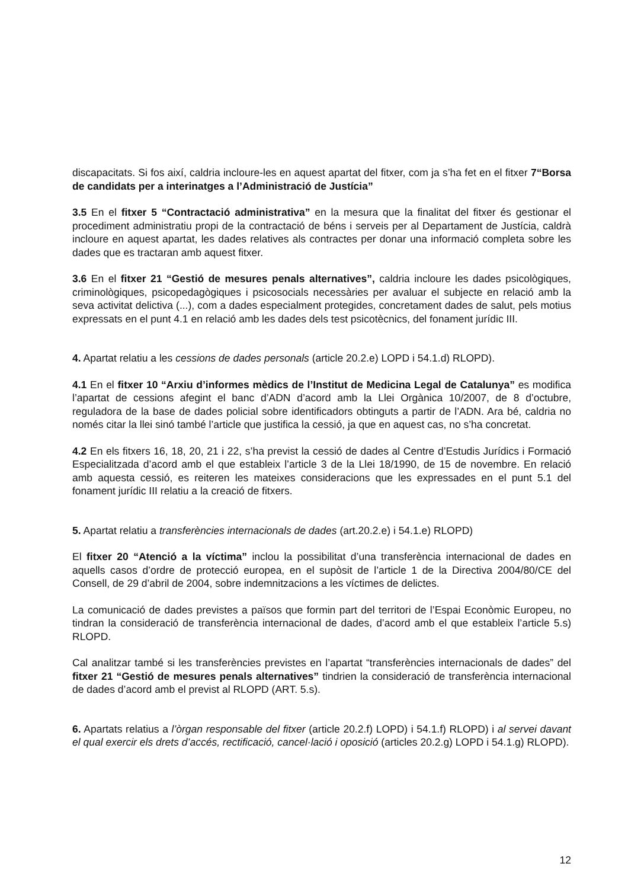discapacitats. Si fos així, caldria incloure-les en aquest apartat del fitxer, com ja s’ha fet en el fitxer 7“Borsa de candidats per a interinatges a l’Administració de Justícia”
3.5 En el fitxer 5 “Contractació administrativa” en la mesura que la finalitat del fitxer és gestionar el procediment administratiu propi de la contractació de béns i serveis per al Departament de Justícia, caldrà incloure en aquest apartat, les dades relatives als contractes per donar una informació completa sobre les dades que es tractaran amb aquest fitxer.
3.6 En el fitxer 21 “Gestió de mesures penals alternatives”, caldria incloure les dades psicològiques, criminològiques, psicopedagògiques i psicosocials necessàries per avaluar el subjecte en relació amb la seva activitat delictiva (...), com a dades especialment protegides, concretament dades de salut, pels motius expressats en el punt 4.1 en relació amb les dades dels test psicotècnics, del fonament jurídic III.
4. Apartat relatiu a les cessions de dades personals (article 20.2.e) LOPD i 54.1.d) RLOPD).
4.1 En el fitxer 10 “Arxiu d’informes mèdics de l’Institut de Medicina Legal de Catalunya” es modifica l’apartat de cessions afegint el banc d’ADN d’acord amb la Llei Orgànica 10/2007, de 8 d’octubre, reguladora de la base de dades policial sobre identificadors obtinguts a partir de l’ADN. Ara bé, caldria no només citar la llei sinó també l’article que justifica la cessió, ja que en aquest cas, no s’ha concretat.
4.2 En els fitxers 16, 18, 20, 21 i 22, s’ha previst la cessió de dades al Centre d’Estudis Jurídics i Formació Especialitzada d’acord amb el que estableix l’article 3 de la Llei 18/1990, de 15 de novembre. En relació amb aquesta cessió, es reiteren les mateixes consideracions que les expressades en el punt 5.1 del fonament jurídic III relatiu a la creació de fitxers.
5. Apartat relatiu a transferències internacionals de dades (art.20.2.e) i 54.1.e) RLOPD)
El fitxer 20 “Atenció a la víctima” inclou la possibilitat d’una transferència internacional de dades en aquells casos d’ordre de protecció europea, en el supòsit de l’article 1 de la Directiva 2004/80/CE del Consell, de 29 d’abril de 2004, sobre indemnitzacions a les víctimes de delictes.
La comunicació de dades previstes a països que formin part del territori de l’Espai Econòmic Europeu, no tindran la consideració de transferència internacional de dades, d’acord amb el que estableix l’article 5.s) RLOPD.
Cal analitzar també si les transferències previstes en l’apartat “transferències internacionals de dades” del fitxer 21 “Gestió de mesures penals alternatives” tindrien la consideració de transferència internacional de dades d’acord amb el previst al RLOPD (ART. 5.s).
6. Apartats relatius a l’òrgan responsable del fitxer (article 20.2.f) LOPD) i 54.1.f) RLOPD) i al servei davant el qual exercir els drets d’accés, rectificació, cancel·lació i oposició (articles 20.2.g) LOPD i 54.1.g) RLOPD).
12